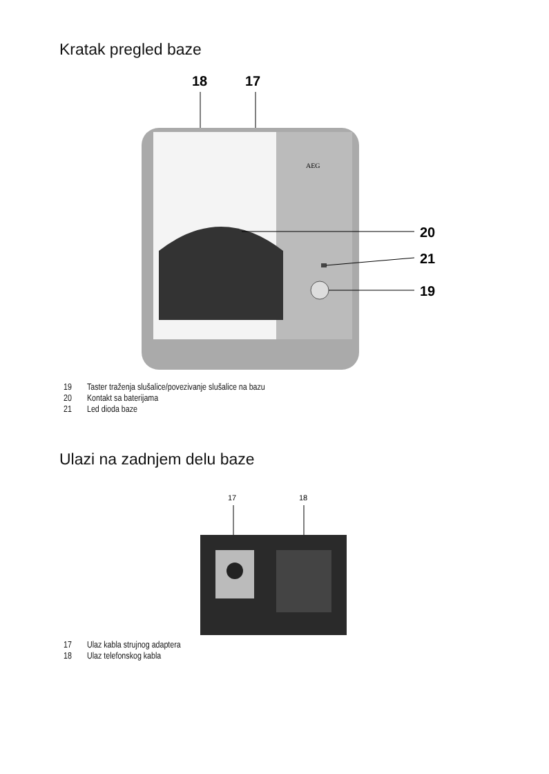Kratak pregled baze
18
17
AEG
20
21
19
19 Taster traženja slušalice/povezivanje slušalice na bazu
20 Kontakt sa baterijama
21 Led dioda baze
Ulazi na zadnjem delu baze
17
18
17 Ulaz kabla strujnog adaptera
18 Ulaz telefonskog kabla